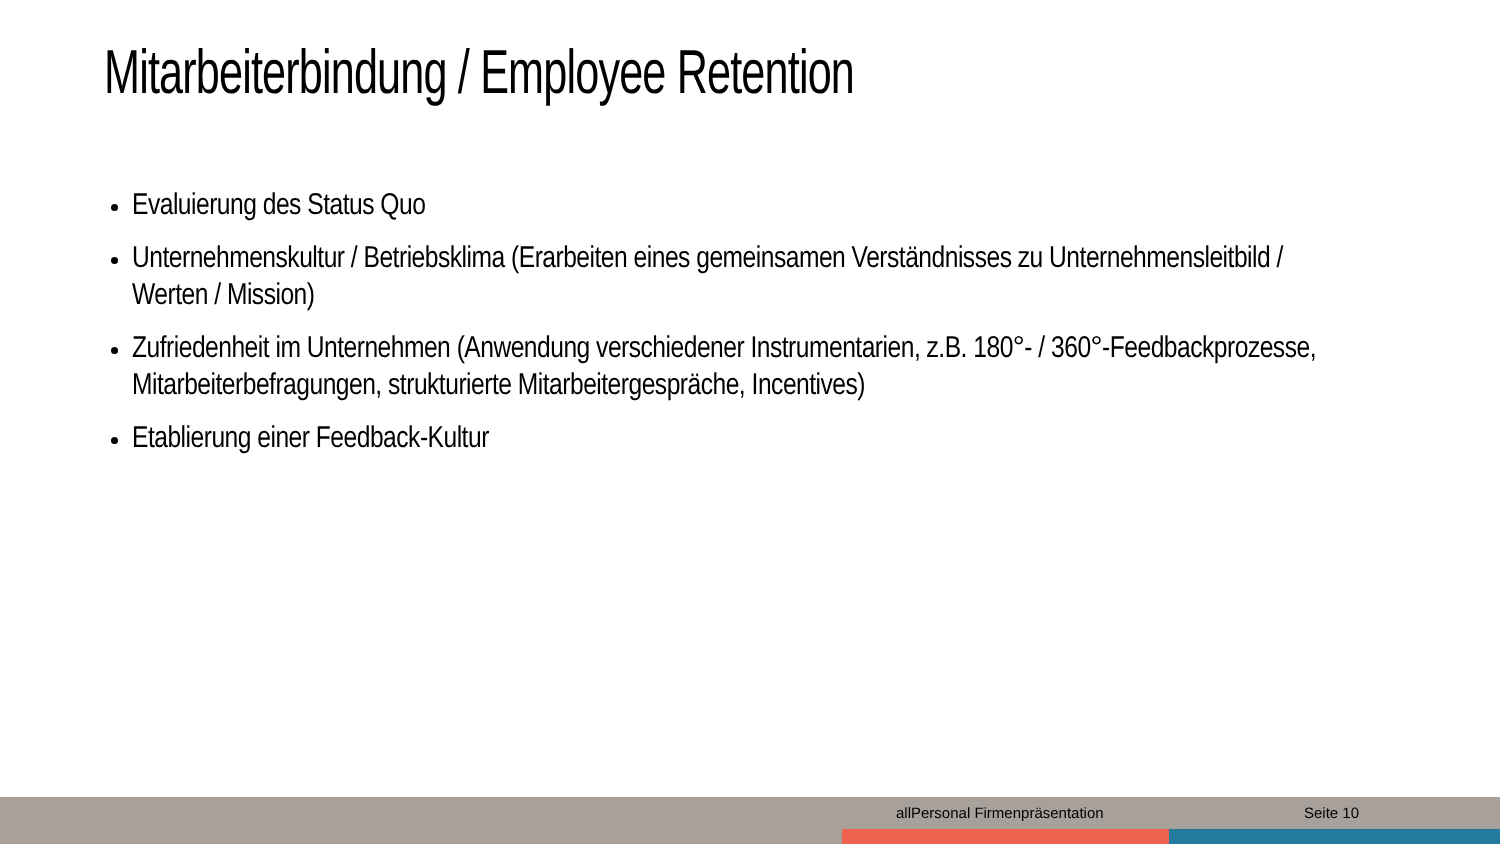Mitarbeiterbindung / Employee Retention
Evaluierung des Status Quo
Unternehmenskultur / Betriebsklima (Erarbeiten eines gemeinsamen Verständnisses zu Unternehmensleitbild / Werten / Mission)
Zufriedenheit im Unternehmen (Anwendung verschiedener Instrumentarien, z.B. 180°- / 360°-Feedbackprozesse, Mitarbeiterbefragungen, strukturierte Mitarbeitergespräche, Incentives)
Etablierung einer Feedback-Kultur
allPersonal Firmenpräsentation Seite 10